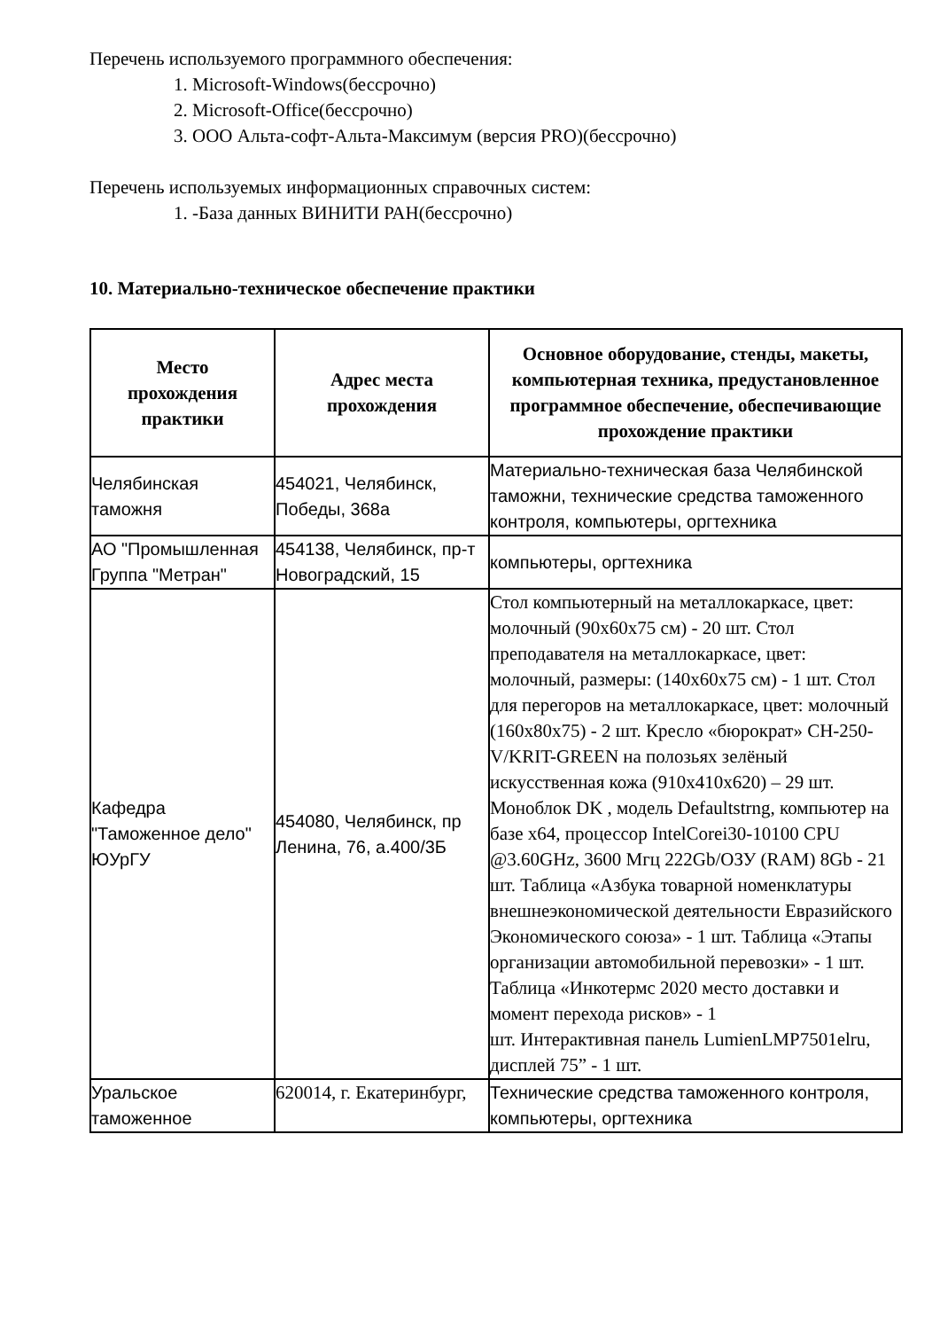Перечень используемого программного обеспечения:
1. Microsoft-Windows(бессрочно)
2. Microsoft-Office(бессрочно)
3. ООО Альта-софт-Альта-Максимум (версия PRO)(бессрочно)
Перечень используемых информационных справочных систем:
1. -База данных ВИНИТИ РАН(бессрочно)
10. Материально-техническое обеспечение практики
| Место прохождения практики | Адрес места прохождения | Основное оборудование, стенды, макеты, компьютерная техника, предустановленное программное обеспечение, обеспечивающие прохождение практики |
| --- | --- | --- |
| Челябинская таможня | 454021, Челябинск, Победы, 368а | Материально-техническая база Челябинской таможни, технические средства таможенного контроля, компьютеры, оргтехника |
| АО "Промышленная Группа "Метран" | 454138, Челябинск, пр-т Новоградский, 15 | компьютеры, оргтехника |
| Кафедра "Таможенное дело" ЮУрГУ | 454080, Челябинск, пр Ленина, 76, а.400/3Б | Стол компьютерный на металлокаркасе, цвет: молочный (90x60x75 см) - 20 шт. Стол преподавателя на металлокаркасе, цвет: молочный, размеры: (140x60x75 см) - 1 шт. Стол для перегоров на металлокаркасе, цвет: молочный (160x80x75) - 2 шт. Кресло «бюрократ» CH-250-V/KRIT-GREEN на полозьях зелёный искусственная кожа (910x410x620) – 29 шт. Моноблок DK , модель Defaultstrng, компьютер на базе x64, процессор IntelCorei30-10100 CPU @3.60GHz, 3600 Мгц 222Gb/ОЗУ (RAM) 8Gb - 21 шт. Таблица «Азбука товарной номенклатуры внешнеэкономической деятельности Евразийского Экономического союза» - 1 шт. Таблица «Этапы организации автомобильной перевозки» - 1 шт. Таблица «Инкотермс 2020 место доставки и момент перехода рисков» - 1 шт. Интерактивная панель LumienLMP7501elru, дисплей 75” - 1 шт. |
| Уральское таможенное | 620014, г. Екатеринбург, | Технические средства таможенного контроля, компьютеры, оргтехника |